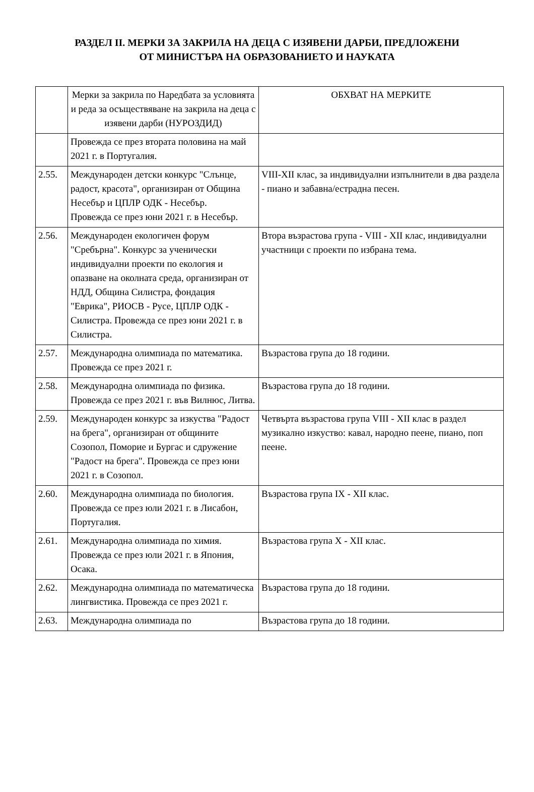РАЗДЕЛ II. МЕРКИ ЗА ЗАКРИЛА НА ДЕЦА С ИЗЯВЕНИ ДАРБИ, ПРЕДЛОЖЕНИ
ОТ МИНИСТЪРА НА ОБРАЗОВАНИЕТО И НАУКАТА
| | Мерки за закрила по Наредбата за условията и реда за осъществяване на закрила на деца с изявени дарби (НУРОЗДИД) | ОБХВАТ НА МЕРКИТЕ |
| | Провежда се през втората половина на май 2021 г. в Португалия. | |
| 2.55. | Международен детски конкурс "Слънце, радост, красота", организиран от Община Несебър и ЦПЛР ОДК - Несебър. Провежда се през юни 2021 г. в Несебър. | VIII-XII клас, за индивидуални изпълнители в два раздела - пиано и забавна/естрадна песен. |
| 2.56. | Международен екологичен форум "Сребърна". Конкурс за ученически индивидуални проекти по екология и опазване на околната среда, организиран от НДД, Община Силистра, фондация "Еврика", РИОСВ - Русе, ЦПЛР ОДК - Силистра. Провежда се през юни 2021 г. в Силистра. | Втора възрастова група - VIII - XII клас, индивидуални участници с проекти по избрана тема. |
| 2.57. | Международна олимпиада по математика. Провежда се през 2021 г. | Възрастова група до 18 години. |
| 2.58. | Международна олимпиада по физика. Провежда се през 2021 г. във Вилнюс, Литва. | Възрастова група до 18 години. |
| 2.59. | Международен конкурс за изкуства "Радост на брега", организиран от общините Созопол, Поморие и Бургас и сдружение "Радост на брега". Провежда се през юни 2021 г. в Созопол. | Четвърта възрастова група VIII - XII клас в раздел музикално изкуство: кавал, народно пеене, пиано, поп пеене. |
| 2.60. | Международна олимпиада по биология. Провежда се през юли 2021 г. в Лисабон, Португалия. | Възрастова група IX - XII клас. |
| 2.61. | Международна олимпиада по химия. Провежда се през юли 2021 г. в Япония, Осака. | Възрастова група X - XII клас. |
| 2.62. | Международна олимпиада по математическа лингвистика. Провежда се през 2021 г. | Възрастова група до 18 години. |
| 2.63. | Международна олимпиада по | Възрастова група до 18 години. |